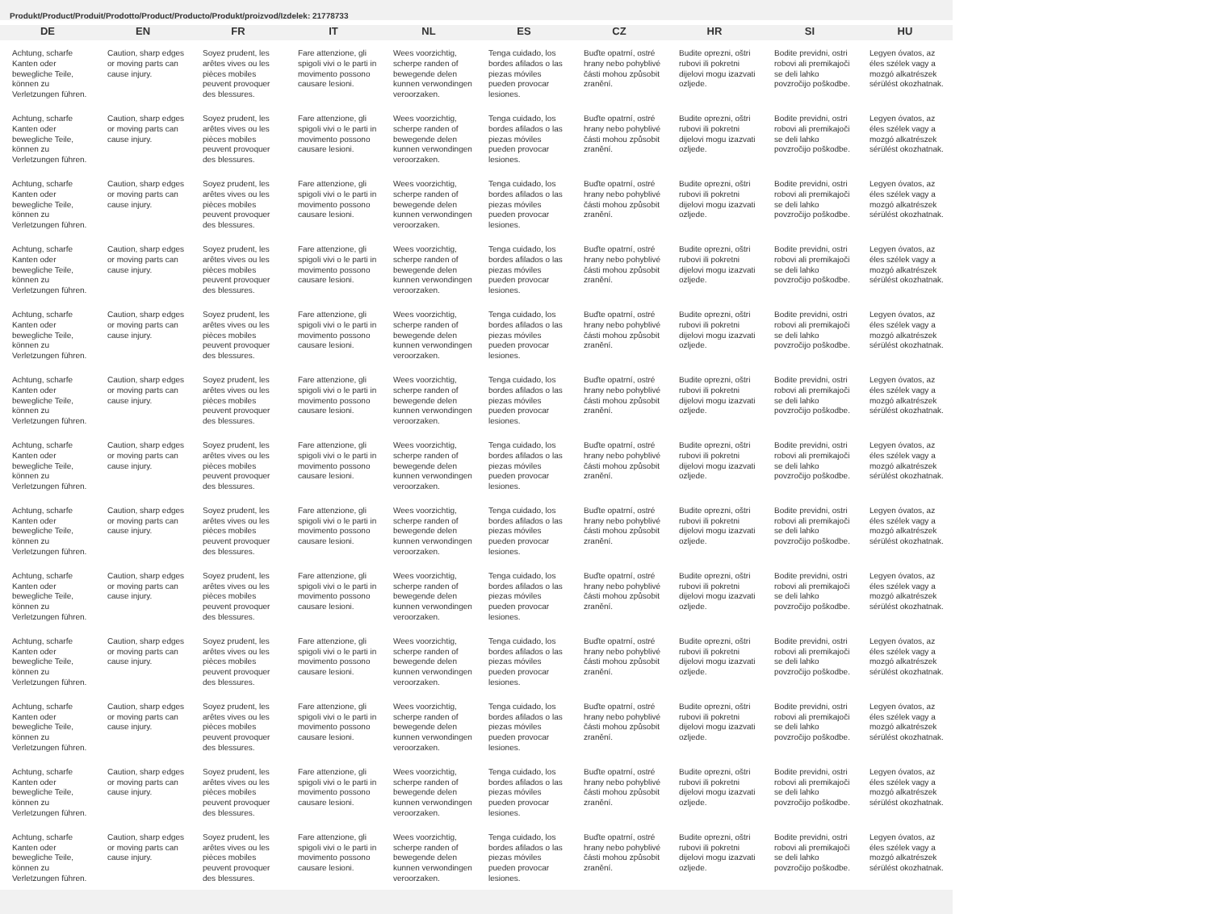Produkt/Product/Produit/Prodotto/Product/Producto/Produkt/proizvod/Izdelek: 21778733
| DE | EN | FR | IT | NL | ES | CZ | HR | SI | HU |
| --- | --- | --- | --- | --- | --- | --- | --- | --- | --- |
| Achtung, scharfe Kanten oder bewegliche Teile, können zu Verletzungen führen. | Caution, sharp edges or moving parts can cause injury. | Soyez prudent, les arêtes vives ou les pièces mobiles peuvent provoquer des blessures. | Fare attenzione, gli spigoli vivi o le parti in movimento possono causare lesioni. | Wees voorzichtig, scherpe randen of bewegende delen kunnen verwondingen veroorzaken. | Tenga cuidado, los bordes afilados o las piezas móviles pueden provocar lesiones. | Buďte opatrní, ostré hrany nebo pohyblivé části mohou způsobit zranění. | Budite oprezni, oštri rubovi ili pokretni dijelovi mogu izazvati ozljede. | Bodite previdni, ostri robovi ali premikajoči se deli lahko povzročijo poškodbe. | Legyen óvatos, az éles szélek vagy a mozgó alkatrészek sérülést okozhatnak. |
| Achtung, scharfe Kanten oder bewegliche Teile, können zu Verletzungen führen. | Caution, sharp edges or moving parts can cause injury. | Soyez prudent, les arêtes vives ou les pièces mobiles peuvent provoquer des blessures. | Fare attenzione, gli spigoli vivi o le parti in movimento possono causare lesioni. | Wees voorzichtig, scherpe randen of bewegende delen kunnen verwondingen veroorzaken. | Tenga cuidado, los bordes afilados o las piezas móviles pueden provocar lesiones. | Buďte opatrní, ostré hrany nebo pohyblivé části mohou způsobit zranění. | Budite oprezni, oštri rubovi ili pokretni dijelovi mogu izazvati ozljede. | Bodite previdni, ostri robovi ali premikajoči se deli lahko povzročijo poškodbe. | Legyen óvatos, az éles szélek vagy a mozgó alkatrészek sérülést okozhatnak. |
| Achtung, scharfe Kanten oder bewegliche Teile, können zu Verletzungen führen. | Caution, sharp edges or moving parts can cause injury. | Soyez prudent, les arêtes vives ou les pièces mobiles peuvent provoquer des blessures. | Fare attenzione, gli spigoli vivi o le parti in movimento possono causare lesioni. | Wees voorzichtig, scherpe randen of bewegende delen kunnen verwondingen veroorzaken. | Tenga cuidado, los bordes afilados o las piezas móviles pueden provocar lesiones. | Buďte opatrní, ostré hrany nebo pohyblivé části mohou způsobit zranění. | Budite oprezni, oštri rubovi ili pokretni dijelovi mogu izazvati ozljede. | Bodite previdni, ostri robovi ali premikajoči se deli lahko povzročijo poškodbe. | Legyen óvatos, az éles szélek vagy a mozgó alkatrészek sérülést okozhatnak. |
| Achtung, scharfe Kanten oder bewegliche Teile, können zu Verletzungen führen. | Caution, sharp edges or moving parts can cause injury. | Soyez prudent, les arêtes vives ou les pièces mobiles peuvent provoquer des blessures. | Fare attenzione, gli spigoli vivi o le parti in movimento possono causare lesioni. | Wees voorzichtig, scherpe randen of bewegende delen kunnen verwondingen veroorzaken. | Tenga cuidado, los bordes afilados o las piezas móviles pueden provocar lesiones. | Buďte opatrní, ostré hrany nebo pohyblivé části mohou způsobit zranění. | Budite oprezni, oštri rubovi ili pokretni dijelovi mogu izazvati ozljede. | Bodite previdni, ostri robovi ali premikajoči se deli lahko povzročijo poškodbe. | Legyen óvatos, az éles szélek vagy a mozgó alkatrészek sérülést okozhatnak. |
| Achtung, scharfe Kanten oder bewegliche Teile, können zu Verletzungen führen. | Caution, sharp edges or moving parts can cause injury. | Soyez prudent, les arêtes vives ou les pièces mobiles peuvent provoquer des blessures. | Fare attenzione, gli spigoli vivi o le parti in movimento possono causare lesioni. | Wees voorzichtig, scherpe randen of bewegende delen kunnen verwondingen veroorzaken. | Tenga cuidado, los bordes afilados o las piezas móviles pueden provocar lesiones. | Buďte opatrní, ostré hrany nebo pohyblivé části mohou způsobit zranění. | Budite oprezni, oštri rubovi ili pokretni dijelovi mogu izazvati ozljede. | Bodite previdni, ostri robovi ali premikajoči se deli lahko povzročijo poškodbe. | Legyen óvatos, az éles szélek vagy a mozgó alkatrészek sérülést okozhatnak. |
| Achtung, scharfe Kanten oder bewegliche Teile, können zu Verletzungen führen. | Caution, sharp edges or moving parts can cause injury. | Soyez prudent, les arêtes vives ou les pièces mobiles peuvent provoquer des blessures. | Fare attenzione, gli spigoli vivi o le parti in movimento possono causare lesioni. | Wees voorzichtig, scherpe randen of bewegende delen kunnen verwondingen veroorzaken. | Tenga cuidado, los bordes afilados o las piezas móviles pueden provocar lesiones. | Buďte opatrní, ostré hrany nebo pohyblivé části mohou způsobit zranění. | Budite oprezni, oštri rubovi ili pokretni dijelovi mogu izazvati ozljede. | Bodite previdni, ostri robovi ali premikajoči se deli lahko povzročijo poškodbe. | Legyen óvatos, az éles szélek vagy a mozgó alkatrészek sérülést okozhatnak. |
| Achtung, scharfe Kanten oder bewegliche Teile, können zu Verletzungen führen. | Caution, sharp edges or moving parts can cause injury. | Soyez prudent, les arêtes vives ou les pièces mobiles peuvent provoquer des blessures. | Fare attenzione, gli spigoli vivi o le parti in movimento possono causare lesioni. | Wees voorzichtig, scherpe randen of bewegende delen kunnen verwondingen veroorzaken. | Tenga cuidado, los bordes afilados o las piezas móviles pueden provocar lesiones. | Buďte opatrní, ostré hrany nebo pohyblivé části mohou způsobit zranění. | Budite oprezni, oštri rubovi ili pokretni dijelovi mogu izazvati ozljede. | Bodite previdni, ostri robovi ali premikajoči se deli lahko povzročijo poškodbe. | Legyen óvatos, az éles szélek vagy a mozgó alkatrészek sérülést okozhatnak. |
| Achtung, scharfe Kanten oder bewegliche Teile, können zu Verletzungen führen. | Caution, sharp edges or moving parts can cause injury. | Soyez prudent, les arêtes vives ou les pièces mobiles peuvent provoquer des blessures. | Fare attenzione, gli spigoli vivi o le parti in movimento possono causare lesioni. | Wees voorzichtig, scherpe randen of bewegende delen kunnen verwondingen veroorzaken. | Tenga cuidado, los bordes afilados o las piezas móviles pueden provocar lesiones. | Buďte opatrní, ostré hrany nebo pohyblivé části mohou způsobit zranění. | Budite oprezni, oštri rubovi ili pokretni dijelovi mogu izazvati ozljede. | Bodite previdni, ostri robovi ali premikajoči se deli lahko povzročijo poškodbe. | Legyen óvatos, az éles szélek vagy a mozgó alkatrészek sérülést okozhatnak. |
| Achtung, scharfe Kanten oder bewegliche Teile, können zu Verletzungen führen. | Caution, sharp edges or moving parts can cause injury. | Soyez prudent, les arêtes vives ou les pièces mobiles peuvent provoquer des blessures. | Fare attenzione, gli spigoli vivi o le parti in movimento possono causare lesioni. | Wees voorzichtig, scherpe randen of bewegende delen kunnen verwondingen veroorzaken. | Tenga cuidado, los bordes afilados o las piezas móviles pueden provocar lesiones. | Buďte opatrní, ostré hrany nebo pohyblivé části mohou způsobit zranění. | Budite oprezni, oštri rubovi ili pokretni dijelovi mogu izazvati ozljede. | Bodite previdni, ostri robovi ali premikajoči se deli lahko povzročijo poškodbe. | Legyen óvatos, az éles szélek vagy a mozgó alkatrészek sérülést okozhatnak. |
| Achtung, scharfe Kanten oder bewegliche Teile, können zu Verletzungen führen. | Caution, sharp edges or moving parts can cause injury. | Soyez prudent, les arêtes vives ou les pièces mobiles peuvent provoquer des blessures. | Fare attenzione, gli spigoli vivi o le parti in movimento possono causare lesioni. | Wees voorzichtig, scherpe randen of bewegende delen kunnen verwondingen veroorzaken. | Tenga cuidado, los bordes afilados o las piezas móviles pueden provocar lesiones. | Buďte opatrní, ostré hrany nebo pohyblivé části mohou způsobit zranění. | Budite oprezni, oštri rubovi ili pokretni dijelovi mogu izazvati ozljede. | Bodite previdni, ostri robovi ali premikajoči se deli lahko povzročijo poškodbe. | Legyen óvatos, az éles szélek vagy a mozgó alkatrészek sérülést okozhatnak. |
| Achtung, scharfe Kanten oder bewegliche Teile, können zu Verletzungen führen. | Caution, sharp edges or moving parts can cause injury. | Soyez prudent, les arêtes vives ou les pièces mobiles peuvent provoquer des blessures. | Fare attenzione, gli spigoli vivi o le parti in movimento possono causare lesioni. | Wees voorzichtig, scherpe randen of bewegende delen kunnen verwondingen veroorzaken. | Tenga cuidado, los bordes afilados o las piezas móviles pueden provocar lesiones. | Buďte opatrní, ostré hrany nebo pohyblivé části mohou způsobit zranění. | Budite oprezni, oštri rubovi ili pokretni dijelovi mogu izazvati ozljede. | Bodite previdni, ostri robovi ali premikajoči se deli lahko povzročijo poškodbe. | Legyen óvatos, az éles szélek vagy a mozgó alkatrészek sérülést okozhatnak. |
| Achtung, scharfe Kanten oder bewegliche Teile, können zu Verletzungen führen. | Caution, sharp edges or moving parts can cause injury. | Soyez prudent, les arêtes vives ou les pièces mobiles peuvent provoquer des blessures. | Fare attenzione, gli spigoli vivi o le parti in movimento possono causare lesioni. | Wees voorzichtig, scherpe randen of bewegende delen kunnen verwondingen veroorzaken. | Tenga cuidado, los bordes afilados o las piezas móviles pueden provocar lesiones. | Buďte opatrní, ostré hrany nebo pohyblivé části mohou způsobit zranění. | Budite oprezni, oštri rubovi ili pokretni dijelovi mogu izazvati ozljede. | Bodite previdni, ostri robovi ali premikajoči se deli lahko povzročijo poškodbe. | Legyen óvatos, az éles szélek vagy a mozgó alkatrészek sérülést okozhatnak. |
| Achtung, scharfe Kanten oder bewegliche Teile, können zu Verletzungen führen. | Caution, sharp edges or moving parts can cause injury. | Soyez prudent, les arêtes vives ou les pièces mobiles peuvent provoquer des blessures. | Fare attenzione, gli spigoli vivi o le parti in movimento possono causare lesioni. | Wees voorzichtig, scherpe randen of bewegende delen kunnen verwondingen veroorzaken. | Tenga cuidado, los bordes afilados o las piezas móviles pueden provocar lesiones. | Buďte opatrní, ostré hrany nebo pohyblivé části mohou způsobit zranění. | Budite oprezni, oštri rubovi ili pokretni dijelovi mogu izazvati ozljede. | Bodite previdni, ostri robovi ali premikajoči se deli lahko povzročijo poškodbe. | Legyen óvatos, az éles szélek vagy a mozgó alkatrészek sérülést okozhatnak. |